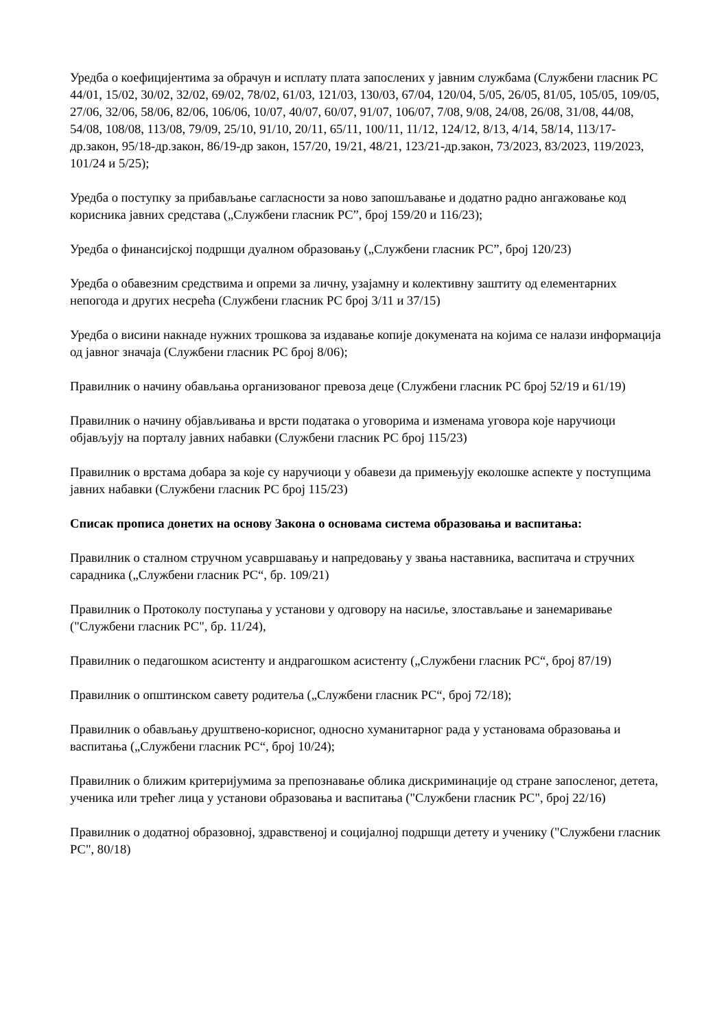Уредба о коефицијентима за обрачун и исплату плата запослених у јавним службама (Службени гласник РС 44/01, 15/02, 30/02, 32/02, 69/02, 78/02, 61/03, 121/03, 130/03, 67/04, 120/04, 5/05, 26/05, 81/05, 105/05, 109/05, 27/06, 32/06, 58/06, 82/06, 106/06, 10/07, 40/07, 60/07, 91/07, 106/07, 7/08, 9/08, 24/08, 26/08, 31/08, 44/08, 54/08, 108/08, 113/08, 79/09, 25/10, 91/10, 20/11, 65/11, 100/11, 11/12, 124/12, 8/13, 4/14, 58/14, 113/17-др.закон, 95/18-др.закон, 86/19-др закон, 157/20, 19/21, 48/21, 123/21-др.закон, 73/2023, 83/2023, 119/2023, 101/24 и 5/25);
Уредба о поступку за прибављање сагласности за ново запошљавање и додатно радно ангажовање код корисника јавних средстава („Службени гласник РС”, број 159/20 и 116/23);
Уредба о финансијској подршци дуалном образовању („Службени гласник РС”, број 120/23)
Уредба о обавезним средствима и опреми за личну, узајамну и колективну заштиту од елементарних непогода и других несрећа (Службени гласник РС број 3/11 и 37/15)
Уредба о висини накнаде нужних трошкова за издавање копије докумената на којима се налази информација од јавног значаја (Службени гласник РС број 8/06);
Правилник о начину обављања организованог превоза деце (Службени гласник РС број 52/19 и 61/19)
Правилник о начину објављивања и врсти података о уговорима и изменама уговора које наручиоци објављују на порталу јавних набавки (Службени гласник РС број 115/23)
Правилник о врстама добара за које су наручиоци у обавези да примењују еколошке аспекте у поступцима јавних набавки (Службени гласник РС број 115/23)
Списак прописа донетих на основу Закона о основама система образовања и васпитања:
Правилник о сталном стручном усавршавању и напредовању у звања наставника, васпитача и стручних сарадника („Службени гласник РС“, бр. 109/21)
Правилник о Протоколу поступања у установи у одговору на насиље, злостављање и занемаривање ("Службени гласник РС", бр. 11/24),
Правилник о педагошком асистенту и андрагошком асистенту („Службени гласник РС“, број 87/19)
Правилник о општинском савету родитеља („Службени гласник РС“, број 72/18);
Правилник о обављању друштвено-корисног, односно хуманитарног рада у установама образовања и васпитања („Службени гласник РС“, број 10/24);
Правилник о ближим критеријумима за препознавање облика дискриминације од стране запосленог, детета, ученика или трећег лица у установи образовања и васпитања ("Службени гласник РС", број 22/16)
Правилник о додатној образовној, здравственој и социјалној подршци детету и ученику ("Службени гласник РС", 80/18)